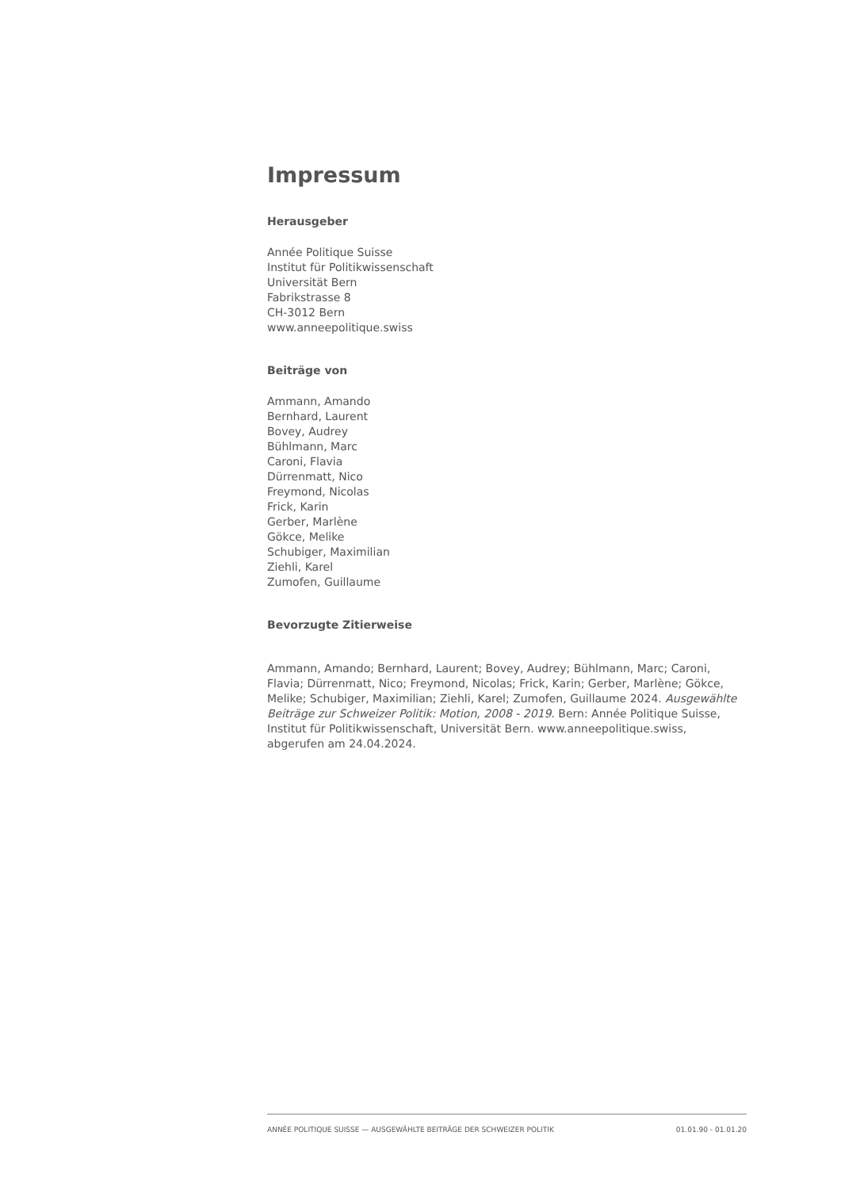Impressum
Herausgeber
Année Politique Suisse
Institut für Politikwissenschaft
Universität Bern
Fabrikstrasse 8
CH-3012 Bern
www.anneepolitique.swiss
Beiträge von
Ammann, Amando
Bernhard, Laurent
Bovey, Audrey
Bühlmann, Marc
Caroni, Flavia
Dürrenmatt, Nico
Freymond, Nicolas
Frick, Karin
Gerber, Marlène
Gökce, Melike
Schubiger, Maximilian
Ziehli, Karel
Zumofen, Guillaume
Bevorzugte Zitierweise
Ammann, Amando; Bernhard, Laurent; Bovey, Audrey; Bühlmann, Marc; Caroni, Flavia; Dürrenmatt, Nico; Freymond, Nicolas; Frick, Karin; Gerber, Marlène; Gökce, Melike; Schubiger, Maximilian; Ziehli, Karel; Zumofen, Guillaume 2024. Ausgewählte Beiträge zur Schweizer Politik: Motion, 2008 - 2019. Bern: Année Politique Suisse, Institut für Politikwissenschaft, Universität Bern. www.anneepolitique.swiss, abgerufen am 24.04.2024.
ANNÉE POLITIQUE SUISSE — AUSGEWÄHLTE BEITRÄGE DER SCHWEIZER POLITIK 01.01.90 - 01.01.20